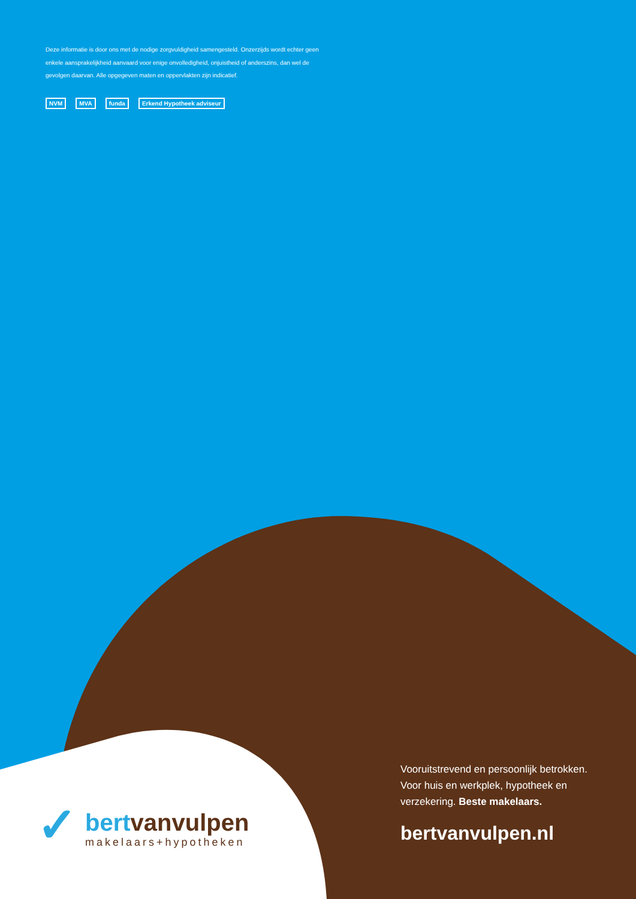Deze informatie is door ons met de nodige zorgvuldigheid samengesteld. Onzerzijds wordt echter geen enkele aansprakelijkheid aanvaard voor enige onvolledigheid, onjuistheid of anderszins, dan wel de gevolgen daarvan. Alle opgegeven maten en oppervlakten zijn indicatief.
NVM
MVA
funda
Erkend Hypotheek adviseur
✓
bertvanvulpen
makelaars+hypotheken
Vooruitstrevend en persoonlijk betrokken. Voor huis en werkplek, hypotheek en verzekering. Beste makelaars.
bertvanvulpen.nl